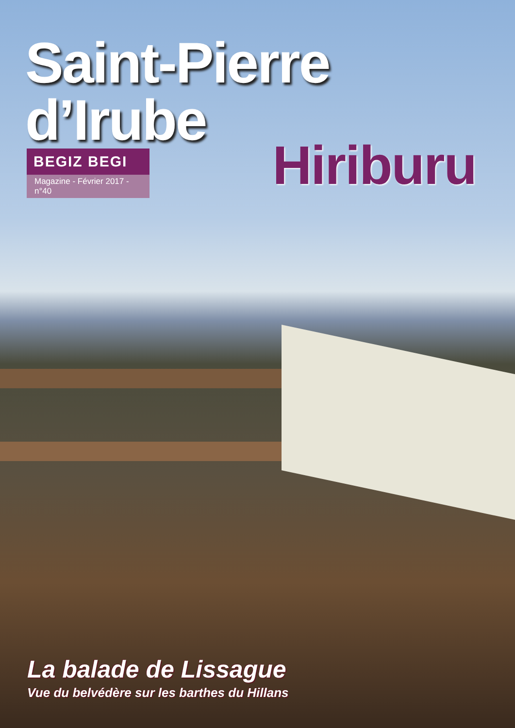Saint-Pierre d’Irube
BEGIZ BEGI
Magazine - Février 2017 - n°40
Hiriburu
La balade de Lissague
Vue du belvédère sur les barthes du Hillans